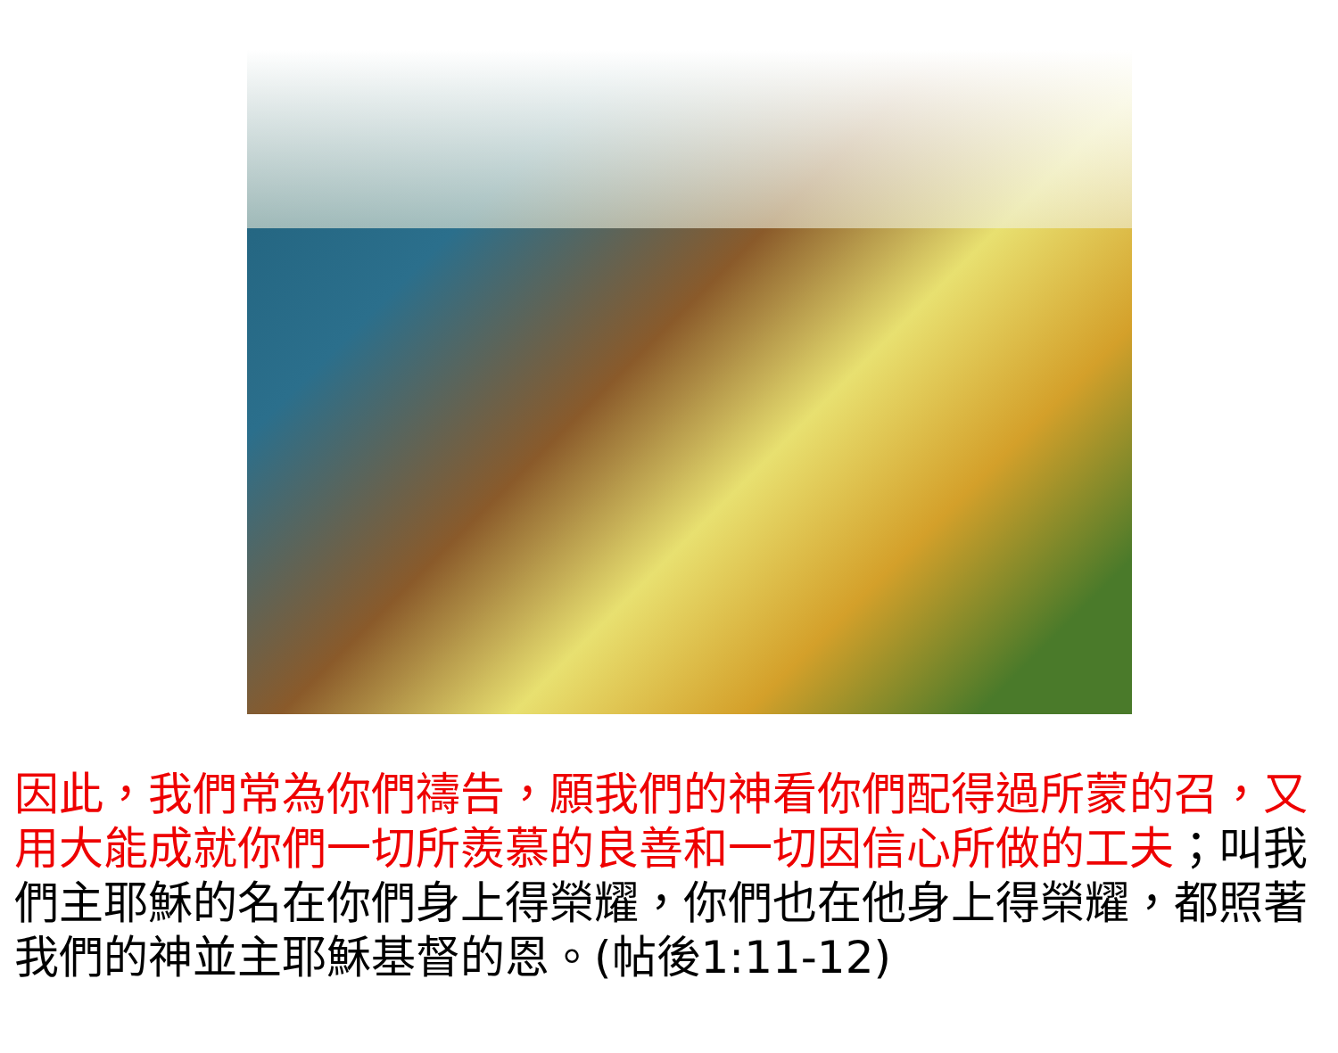因此，我們常為你們禱告，願我們的神看你們配得過所蒙的召，又用大能成就你們一切所羨慕的良善和一切因信心所做的工夫；叫我們主耶穌的名在你們身上得榮耀，你們也在他身上得榮耀，都照著我們的神並主耶穌基督的恩。(帖後1:11-12)